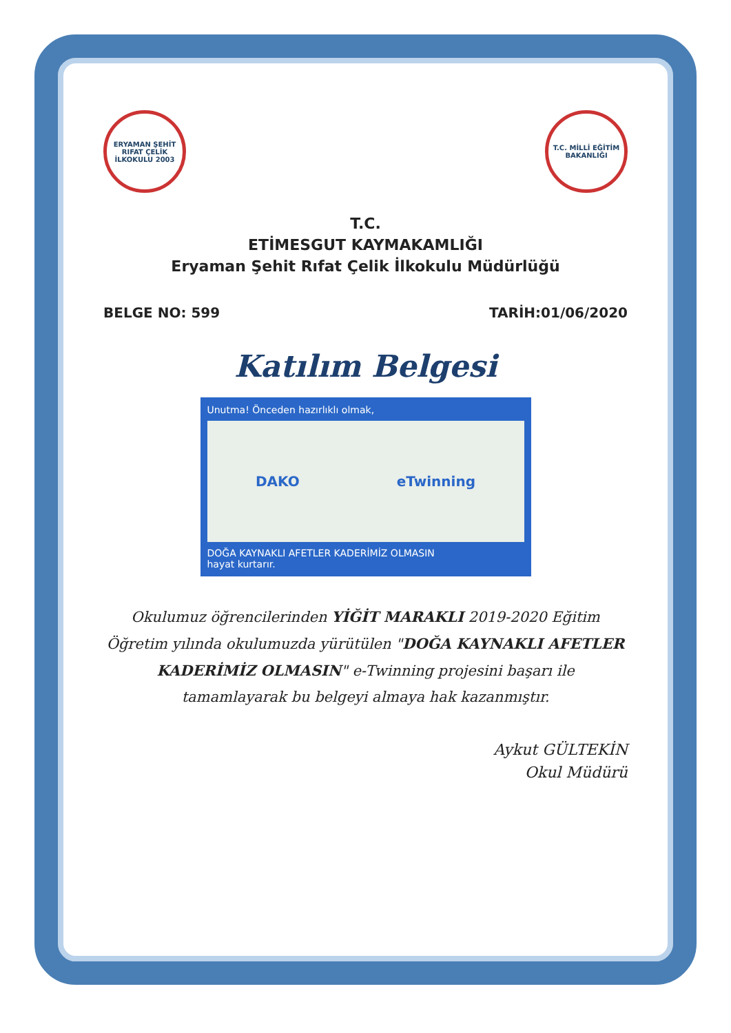ERYAMAN ŞEHİT RIFAT ÇELİK İLKOKULU 2003
T.C. MİLLİ EĞİTİM BAKANLIĞI
T.C.
ETİMESGUT KAYMAKAMLIĞI
Eryaman Şehit Rıfat Çelik İlkokulu Müdürlüğü
BELGE NO: 599 TARİH:01/06/2020
Katılım Belgesi
Unutma! Önceden hazırlıklı olmak,
DAKO eTwinning
DOĞA KAYNAKLI AFETLER KADERİMİZ OLMASIN
hayat kurtarır.
Okulumuz öğrencilerinden YİĞİT MARAKLI 2019-2020 Eğitim Öğretim yılında okulumuzda yürütülen "DOĞA KAYNAKLI AFETLER KADERİMİZ OLMASIN" e-Twinning projesini başarı ile tamamlayarak bu belgeyi almaya hak kazanmıştır.
Aykut GÜLTEKİN
Okul Müdürü